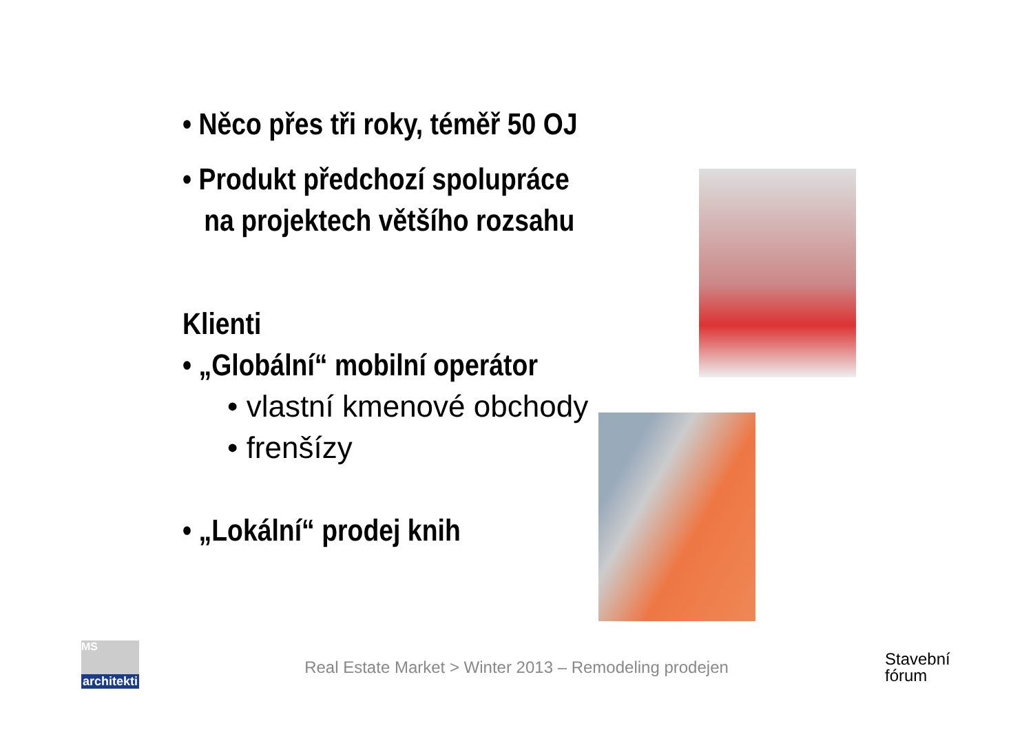• Něco přes tři roky, téměř 50 OJ
• Produkt předchozí spolupráce
na projektech většího rozsahu
Klienti
• „Globální“ mobilní operátor
• vlastní kmenové obchody
• frenšízy
• „Lokální“ prodej knih
MS
architekti
Real Estate Market > Winter 2013 – Remodeling prodejen
Stavební
fórum